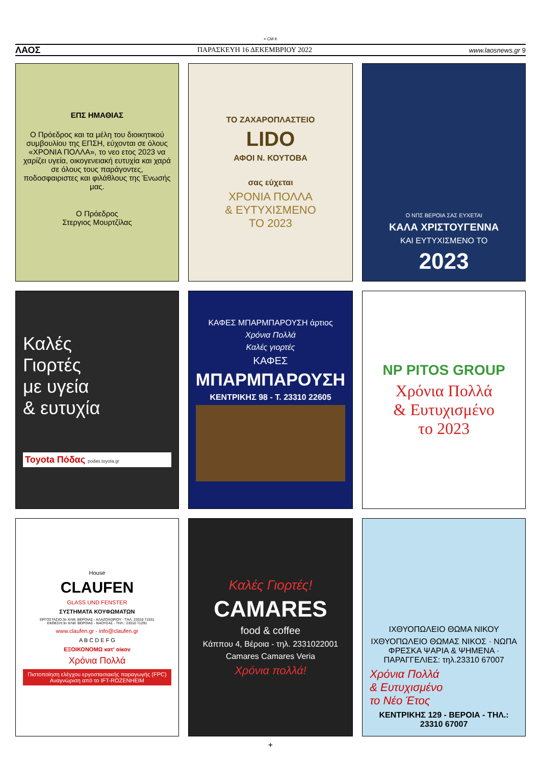+ CM K
ΛΑΟΣ ΠΑΡΑΣΚΕΥΗ 16 ΔΕΚΕΜΒΡΙΟΥ 2022 www.laosnews.gr 9
ΕΠΣ ΗΜΑΘΙΑΣ
Ο Πρόεδρος και τα μέλη του διοικητικού συμβουλίου της ΕΠΣΗ, εύχονται σε όλους «ΧΡΟΝΙΑ ΠΟΛΛΑ», το νεο ετος 2023 να χαρίζει υγεία, οικογενειακή ευτυχία και χαρά σε όλους τους παράγοντες, ποδοσφαιριστες και φιλάθλους της Ένωσής μας.
Ο Πρόεδρος
Στεργιος Μουρτζίλας
ΤΟ ΖΑΧΑΡΟΠΛΑΣΤΕΙΟ
LIDO
ΑΦΟΙ Ν. ΚΟΥΤΟΒΑ
σας εύχεται
ΧΡΟΝΙΑ ΠΟΛΛΑ
& ΕΥΤΥΧΙΣΜΕΝΟ
ΤΟ 2023
Ο ΝΠΣ ΒΕΡΟΙΑ ΣΑΣ ΕΥΧΕΤΑΙ
ΚΑΛΑ ΧΡΙΣΤΟΥΓΕΝΝΑ
ΚΑΙ ΕΥΤΥΧΙΣΜΕΝΟ ΤΟ
2023
Καλές
Γιορτές
με υγεία
& ευτυχία
Toyota Πόδας podas.toyota.gr
ΚΑΦΕΣ ΜΠΑΡΜΠΑΡΟΥΣΗ άρτιος
Χρόνια Πολλά
Καλές γιορτές
ΚΑΦΕΣ
ΜΠΑΡΜΠΑΡΟΥΣΗ
ΚΕΝΤΡΙΚΗΣ 98 - Τ. 23310 22605
NP PITOS GROUP
Χρόνια Πολλά
& Ευτυχισμένο
το 2023
House
CLAUFEN
GLASS UND FENSTER
ΣΥΣΤΗΜΑΤΑ ΚΟΥΦΩΜΑΤΩΝ
ΕΡΓΟΣΤΑΣΙΟ:3ο ΧΛΜ. ΒΕΡΟΙΑΣ - ΑΛΑΖΟΧΩΡΙΟΥ - ΤΗΛ. 23310 71531
ΕΚΘΕΣΗ:3ο ΧΛΜ. ΒΕΡΟΙΑΣ - ΝΑΟΥΣΑΣ - ΤΗΛ.: 23310 71291
www.claufen.gr - info@claufen.gr
A B C D E F G
ΕΞΟΙΚΟΝΟΜΩ κατ' οίκον
Χρόνια Πολλά
Πιστοποίηση ελέγχου εργοστασιακής παραγωγής (FPC)
Αναγνώριση από το IFT-ROZENHEIM
Καλές Γιορτές!
CAMARES
food & coffee
Κάππου 4, Βέροια - τηλ. 2331022001
Camares Camares Veria
Χρόνια πολλά!
ΙΧΘΥΟΠΩΛΕΙΟ ΘΩΜΑ ΝΙΚΟΥ
ΙΧΘΥΟΠΩΛΕΙΟ ΘΩΜΑΣ ΝΙΚΟΣ · ΝΩΠΑ ΦΡΕΣΚΑ ΨΑΡΙΑ & ΨΗΜΕΝΑ · ΠΑΡΑΓΓΕΛΙΕΣ: τηλ.23310 67007
Χρόνια Πολλά
& Ευτυχισμένο
το Νέο Έτος
ΚΕΝΤΡΙΚΗΣ 129 - ΒΕΡΟΙΑ - ΤΗΛ.: 23310 67007
+